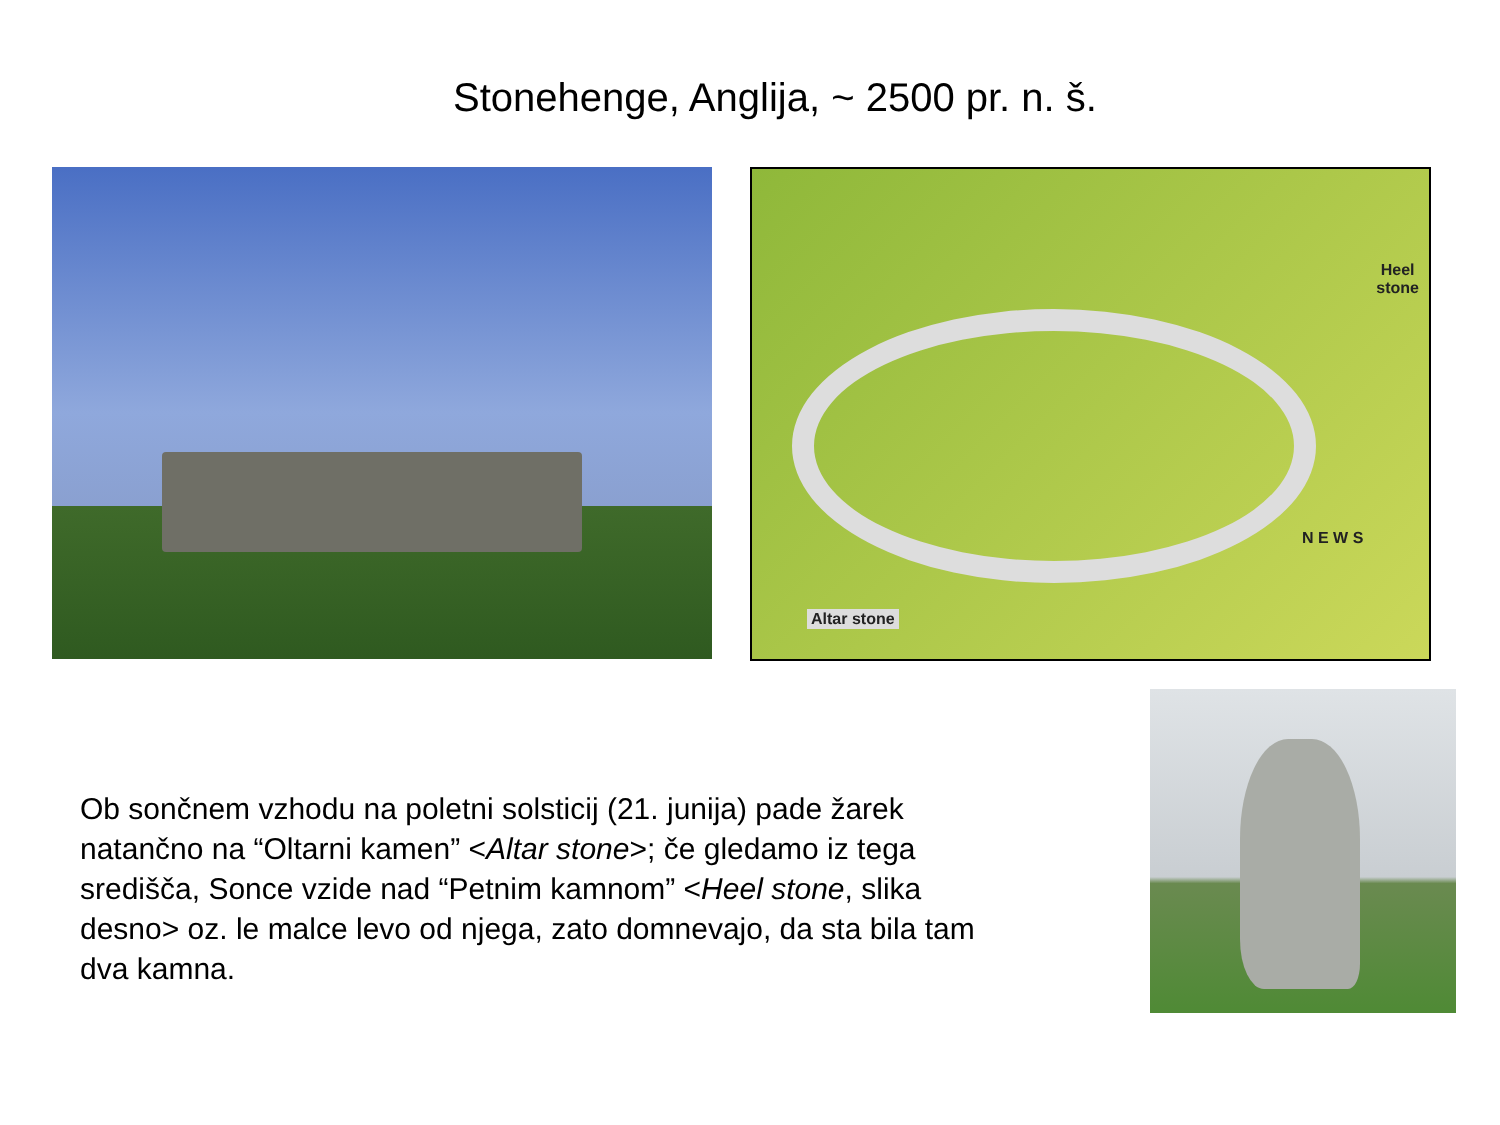Stonehenge, Anglija, ~ 2500 pr. n. š.
Heel
stone
Altar stone
N E W S
Ob sončnem vzhodu na poletni solsticij (21. junija) pade žarek natančno na “Oltarni kamen” <Altar stone>; če gledamo iz tega središča, Sonce vzide nad “Petnim kamnom” <Heel stone, slika desno> oz. le malce levo od njega, zato domnevajo, da sta bila tam dva kamna.